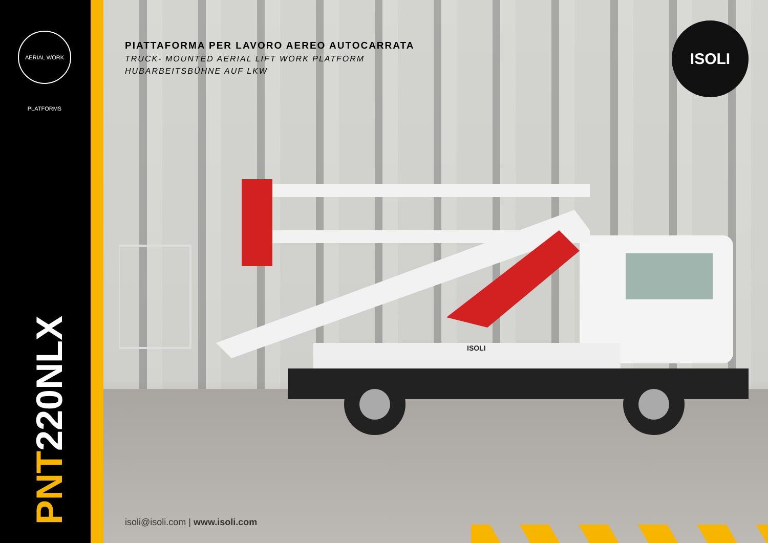AERIAL WORK PLATFORMS
PNT220NLX
PIATTAFORMA PER LAVORO AEREO AUTOCARRATA
TRUCK- MOUNTED AERIAL LIFT WORK PLATFORM
HUBARBEITSBÜHNE AUF LKW
ISOLI
ISOLI
isoli@isoli.com | www.isoli.com